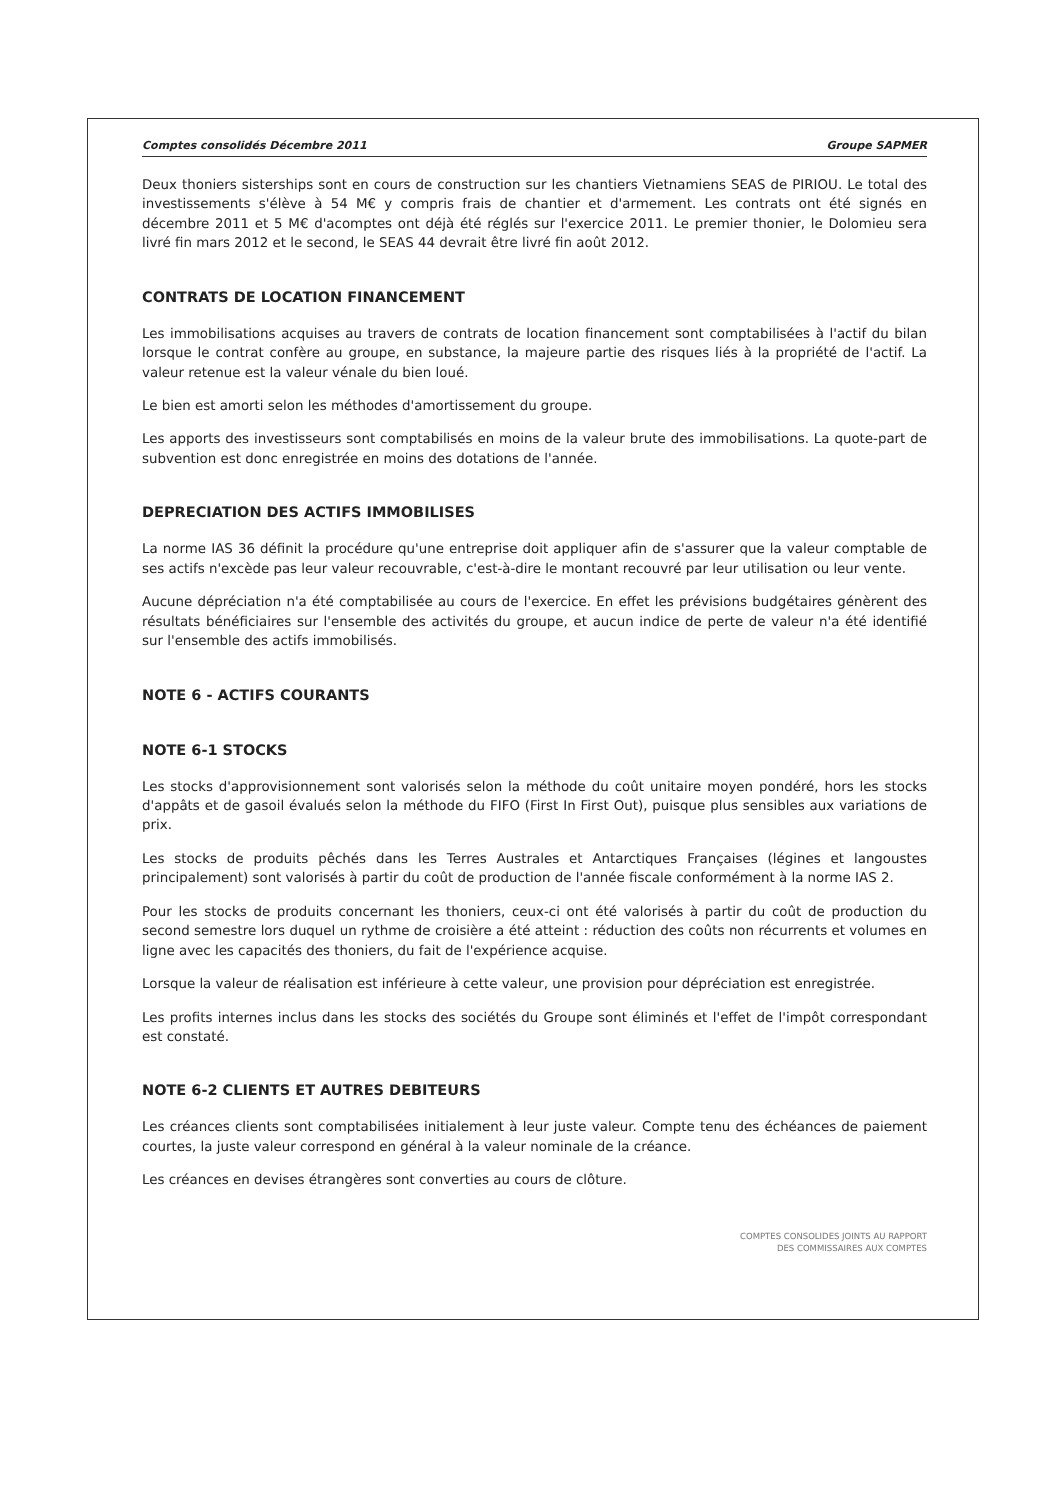Comptes consolidés Décembre 2011 Groupe SAPMER
Deux thoniers sisterships sont en cours de construction sur les chantiers Vietnamiens SEAS de PIRIOU. Le total des investissements s'élève à 54 M€ y compris frais de chantier et d'armement. Les contrats ont été signés en décembre 2011 et 5 M€ d'acomptes ont déjà été réglés sur l'exercice 2011. Le premier thonier, le Dolomieu sera livré fin mars 2012 et le second, le SEAS 44 devrait être livré fin août 2012.
CONTRATS DE LOCATION FINANCEMENT
Les immobilisations acquises au travers de contrats de location financement sont comptabilisées à l'actif du bilan lorsque le contrat confère au groupe, en substance, la majeure partie des risques liés à la propriété de l'actif. La valeur retenue est la valeur vénale du bien loué.
Le bien est amorti selon les méthodes d'amortissement du groupe.
Les apports des investisseurs sont comptabilisés en moins de la valeur brute des immobilisations. La quote-part de subvention est donc enregistrée en moins des dotations de l'année.
DEPRECIATION DES ACTIFS IMMOBILISES
La norme IAS 36 définit la procédure qu'une entreprise doit appliquer afin de s'assurer que la valeur comptable de ses actifs n'excède pas leur valeur recouvrable, c'est-à-dire le montant recouvré par leur utilisation ou leur vente.
Aucune dépréciation n'a été comptabilisée au cours de l'exercice. En effet les prévisions budgétaires génèrent des résultats bénéficiaires sur l'ensemble des activités du groupe, et aucun indice de perte de valeur n'a été identifié sur l'ensemble des actifs immobilisés.
NOTE 6 - ACTIFS COURANTS
NOTE 6-1 STOCKS
Les stocks d'approvisionnement sont valorisés selon la méthode du coût unitaire moyen pondéré, hors les stocks d'appâts et de gasoil évalués selon la méthode du FIFO (First In First Out), puisque plus sensibles aux variations de prix.
Les stocks de produits pêchés dans les Terres Australes et Antarctiques Françaises (légines et langoustes principalement) sont valorisés à partir du coût de production de l'année fiscale conformément à la norme IAS 2.
Pour les stocks de produits concernant les thoniers, ceux-ci ont été valorisés à partir du coût de production du second semestre lors duquel un rythme de croisière a été atteint : réduction des coûts non récurrents et volumes en ligne avec les capacités des thoniers, du fait de l'expérience acquise.
Lorsque la valeur de réalisation est inférieure à cette valeur, une provision pour dépréciation est enregistrée.
Les profits internes inclus dans les stocks des sociétés du Groupe sont éliminés et l'effet de l'impôt correspondant est constaté.
NOTE 6-2 CLIENTS ET AUTRES DEBITEURS
Les créances clients sont comptabilisées initialement à leur juste valeur. Compte tenu des échéances de paiement courtes, la juste valeur correspond en général à la valeur nominale de la créance.
Les créances en devises étrangères sont converties au cours de clôture.
COMPTES CONSOLIDES JOINTS AU RAPPORT
DES COMMISSAIRES AUX COMPTES